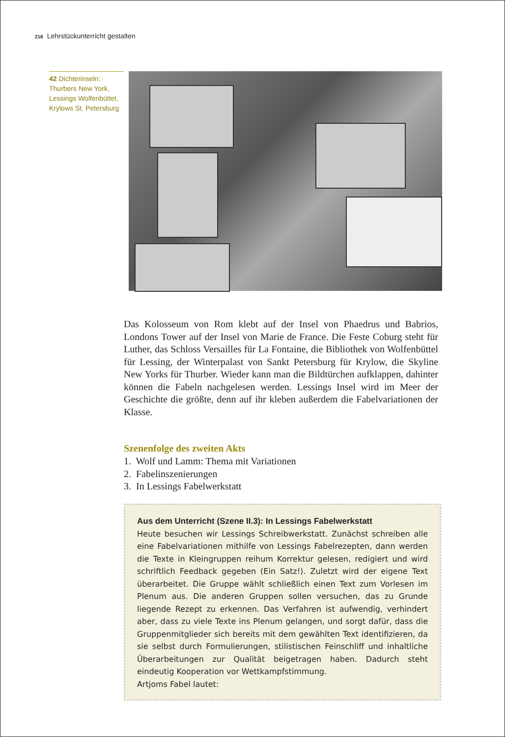218 Lehrstückunterricht gestalten
42 Dichterinseln: Thurbers New York, Lessings Wolfenbüttel, Krylows St. Petersburg
Das Kolosseum von Rom klebt auf der Insel von Phaedrus und Babrios, Londons Tower auf der Insel von Marie de France. Die Feste Coburg steht für Luther, das Schloss Versailles für La Fontaine, die Bibliothek von Wolfenbüttel für Lessing, der Winterpalast von Sankt Petersburg für Krylow, die Skyline New Yorks für Thurber. Wieder kann man die Bildtürchen aufklappen, dahinter können die Fabeln nachgelesen werden. Lessings Insel wird im Meer der Geschichte die größte, denn auf ihr kleben außerdem die Fabelvariationen der Klasse.
Szenenfolge des zweiten Akts
1. Wolf und Lamm: Thema mit Variationen
2. Fabelinszenierungen
3. In Lessings Fabelwerkstatt
Aus dem Unterricht (Szene II.3): In Lessings Fabelwerkstatt
Heute besuchen wir Lessings Schreibwerkstatt. Zunächst schreiben alle eine Fabelvariationen mithilfe von Lessings Fabelrezepten, dann werden die Texte in Kleingruppen reihum Korrektur gelesen, redigiert und wird schriftlich Feedback gegeben (Ein Satz!). Zuletzt wird der eigene Text überarbeitet. Die Gruppe wählt schließlich einen Text zum Vorlesen im Plenum aus. Die anderen Gruppen sollen versuchen, das zu Grunde liegende Rezept zu erkennen. Das Verfahren ist aufwendig, verhindert aber, dass zu viele Texte ins Plenum gelangen, und sorgt dafür, dass die Gruppenmitglieder sich bereits mit dem gewählten Text identifizieren, da sie selbst durch Formulierungen, stilistischen Feinschliff und inhaltliche Überarbeitungen zur Qualität beigetragen haben. Dadurch steht eindeutig Kooperation vor Wettkampfstimmung.
Artjoms Fabel lautet: